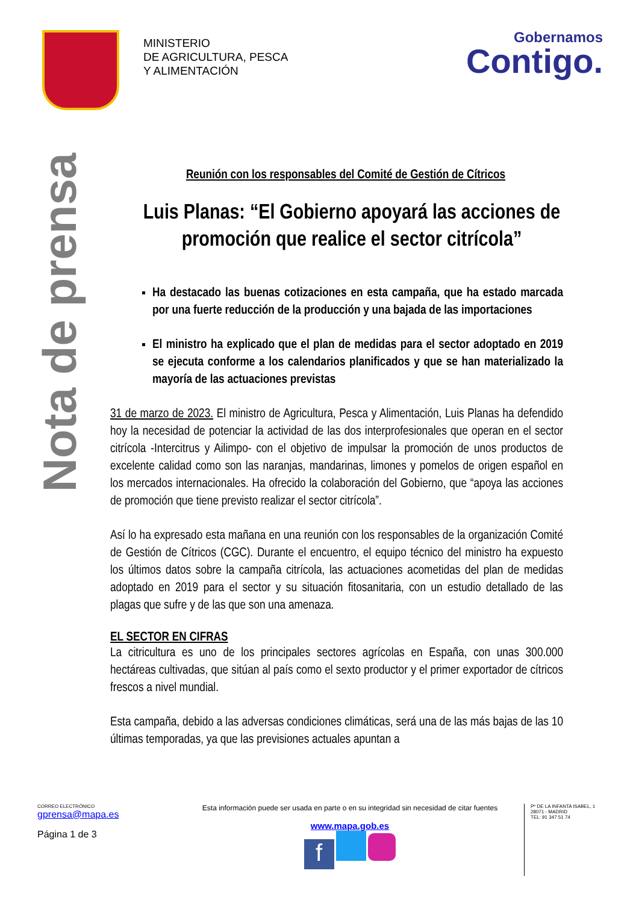MINISTERIO
DE AGRICULTURA, PESCA
Y ALIMENTACIÓN
Gobernamos
Contigo.
Nota de prensa
Reunión con los responsables del Comité de Gestión de Cítricos
Luis Planas: “El Gobierno apoyará las acciones de promoción que realice el sector citrícola”
Ha destacado las buenas cotizaciones en esta campaña, que ha estado marcada por una fuerte reducción de la producción y una bajada de las importaciones
El ministro ha explicado que el plan de medidas para el sector adoptado en 2019 se ejecuta conforme a los calendarios planificados y que se han materializado la mayoría de las actuaciones previstas
31 de marzo de 2023. El ministro de Agricultura, Pesca y Alimentación, Luis Planas ha defendido hoy la necesidad de potenciar la actividad de las dos interprofesionales que operan en el sector citrícola -Intercitrus y Ailimpo- con el objetivo de impulsar la promoción de unos productos de excelente calidad como son las naranjas, mandarinas, limones y pomelos de origen español en los mercados internacionales. Ha ofrecido la colaboración del Gobierno, que “apoya las acciones de promoción que tiene previsto realizar el sector citrícola”.
Así lo ha expresado esta mañana en una reunión con los responsables de la organización Comité de Gestión de Cítricos (CGC). Durante el encuentro, el equipo técnico del ministro ha expuesto los últimos datos sobre la campaña citrícola, las actuaciones acometidas del plan de medidas adoptado en 2019 para el sector y su situación fitosanitaria, con un estudio detallado de las plagas que sufre y de las que son una amenaza.
EL SECTOR EN CIFRAS
La citricultura es uno de los principales sectores agrícolas en España, con unas 300.000 hectáreas cultivadas, que sitúan al país como el sexto productor y el primer exportador de cítricos frescos a nivel mundial.
Esta campaña, debido a las adversas condiciones climáticas, será una de las más bajas de las 10 últimas temporadas, ya que las previsiones actuales apuntan a
CORREO ELECTRÓNICO
gprensa@mapa.es
Página 1 de 3
Esta información puede ser usada en parte o en su integridad sin necesidad de citar fuentes
www.mapa.gob.es
f
Pº DE LA INFANTA ISABEL, 1
28071 - MADRID
TEL: 91 347 51 74